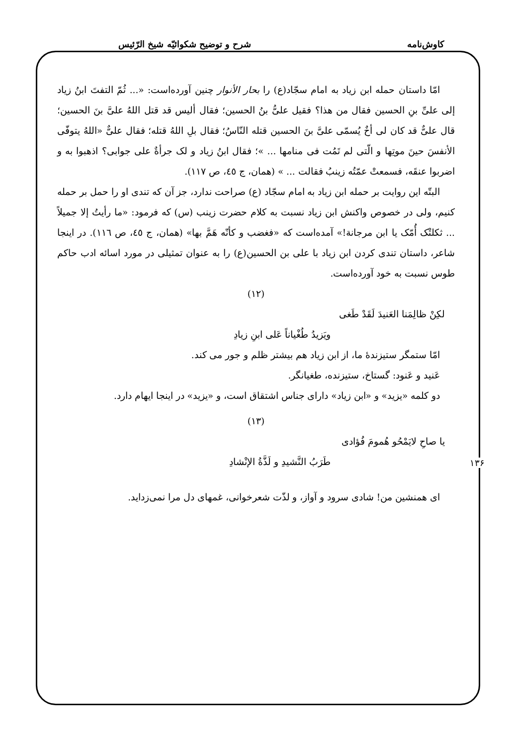کاوش‌نامه شرح و توضیح شکوائیّه شیخ الرّئیس
امّا داستان حمله ابن زیاد به امام سجّاد(ع) را بحار الأنوار چنین آورده‌است: «... ثُمّ التفتَ ابنُ زیاد إلی علیِّ بنِ الحسین فقال من هذا؟ فقیل علیُّ بنُ الحسین؛ فقال ألیس قد قتل اللهُ علیَّ بنَ الحسین؛ قال علیٌّ قد کان لی أخٌ یُسمّی علیَّ بنَ الحسین قتله النّاسُ؛ فقال بلِ اللهُ قتله؛ فقال علیٌّ «اللهُ یتوفّی الأنفسَ حینَ موتِها و الّتی لم تَمُت فی منامها ... »؛ فقال ابنُ زیاد و لک جرأةٌ علی جوابی؟ اذهبوا به و اضربوا عنقَه، فسمعتْ عمّتُه زینبُ فقالت ... » (همان، ج ٤٥، ص ١١٧).
البتّه این روایت بر حمله ابن زیاد به امام سجّاد (ع) صراحت ندارد، جز آن که تندی او را حمل بر حمله کنیم، ولی در خصوص واکنش ابن زیاد نسبت به کلام حضرت زینب (س) که فرمود: «ما رأیتُ إلا جمیلاً ... ثکلتْک أُمّک یا ابن مرجانة!» آمده‌است که «فغضب و کأنّه هَمَّ بها» (همان، ج ٤٥، ص ١١٦). در اینجا شاعر، داستان تندی کردن ابن زیاد با علی بن الحسین(ع) را به عنوان تمثیلی در مورد اسائه ادب حاکم طوس نسبت به خود آورده‌است.
(١٢)
لکِنْ ظالِمَنا العَنیدَ لَقَدْ طَغی
ویَزیدُ طُغْیاناً عَلی ابنِ زیادِ
امّا ستمگر ستیزندهٔ ما، از ابن زیاد هم بیشتر ظلم و جور می کند.
عَنید و عَنود: گستاخ، ستیزنده، طغیانگر.
دو کلمه «یزید» و «ابن زیاد» دارای جناس اشتقاق است، و «یزید» در اینجا ایهام دارد.
(١٣)
یا صاحِ لایَمْحُو هُمومَ فُؤادی
طَرَبُ النَّشیدِ و لَذَّةُ الإنْشادِ
ای همنشین من! شادی سرود و آواز، و لذّت شعرخوانی، غمهای دل مرا نمی‌زداید.
١٣۶